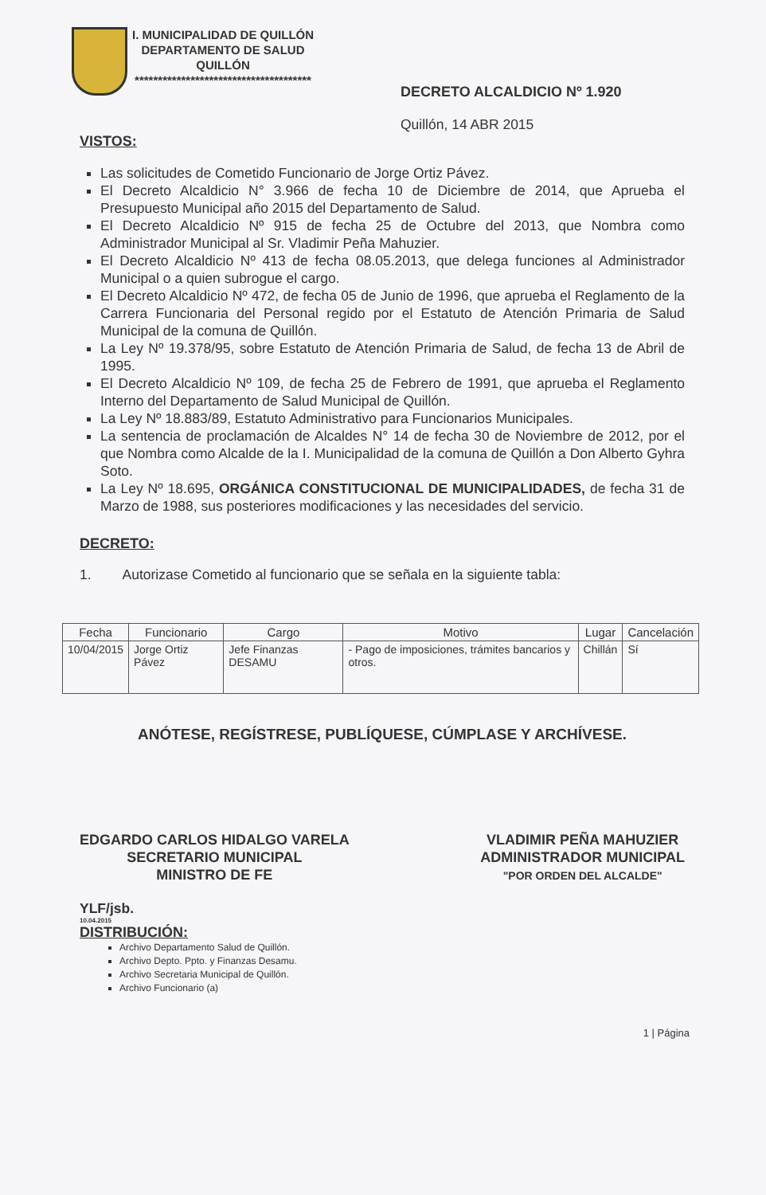I. MUNICIPALIDAD DE QUILLÓN
DEPARTAMENTO DE SALUD
QUILLÓN
**************************************
DECRETO ALCALDICIO Nº 1.920
Quillón, 14 ABR 2015
VISTOS:
Las solicitudes de Cometido Funcionario de Jorge Ortiz Pávez.
El Decreto Alcaldicio N° 3.966 de fecha 10 de Diciembre de 2014, que Aprueba el Presupuesto Municipal año 2015 del Departamento de Salud.
El Decreto Alcaldicio Nº 915 de fecha 25 de Octubre del 2013, que Nombra como Administrador Municipal al Sr. Vladimir Peña Mahuzier.
El Decreto Alcaldicio Nº 413 de fecha 08.05.2013, que delega funciones al Administrador Municipal o a quien subrogue el cargo.
El Decreto Alcaldicio Nº 472, de fecha 05 de Junio de 1996, que aprueba el Reglamento de la Carrera Funcionaria del Personal regido por el Estatuto de Atención Primaria de Salud Municipal de la comuna de Quillón.
La Ley Nº 19.378/95, sobre Estatuto de Atención Primaria de Salud, de fecha 13 de Abril de 1995.
El Decreto Alcaldicio Nº 109, de fecha 25 de Febrero de 1991, que aprueba el Reglamento Interno del Departamento de Salud Municipal de Quillón.
La Ley Nº 18.883/89, Estatuto Administrativo para Funcionarios Municipales.
La sentencia de proclamación de Alcaldes N° 14 de fecha 30 de Noviembre de 2012, por el que Nombra como Alcalde de la I. Municipalidad de la comuna de Quillón a Don Alberto Gyhra Soto.
La Ley Nº 18.695, ORGÁNICA CONSTITUCIONAL DE MUNICIPALIDADES, de fecha 31 de Marzo de 1988, sus posteriores modificaciones y las necesidades del servicio.
DECRETO:
1. Autorizase Cometido al funcionario que se señala en la siguiente tabla:
| Fecha | Funcionario | Cargo | Motivo | Lugar | Cancelación |
| --- | --- | --- | --- | --- | --- |
| 10/04/2015 | Jorge Ortiz Pávez | Jefe Finanzas DESAMU | - Pago de imposiciones, trámites bancarios y otros. | Chillán | Sí |
ANÓTESE, REGÍSTRESE, PUBLÍQUESE, CÚMPLASE Y ARCHÍVESE.
EDGARDO CARLOS HIDALGO VARELA
SECRETARIO MUNICIPAL
MINISTRO DE FE
VLADIMIR PEÑA MAHUZIER
ADMINISTRADOR MUNICIPAL
"POR ORDEN DEL ALCALDE"
YLF/jsb.
10.04.2015
DISTRIBUCIÓN:
Archivo Departamento Salud de Quillón.
Archivo Depto. Ppto. y Finanzas Desamu.
Archivo Secretaria Municipal de Quillón.
Archivo Funcionario (a)
1 | Página